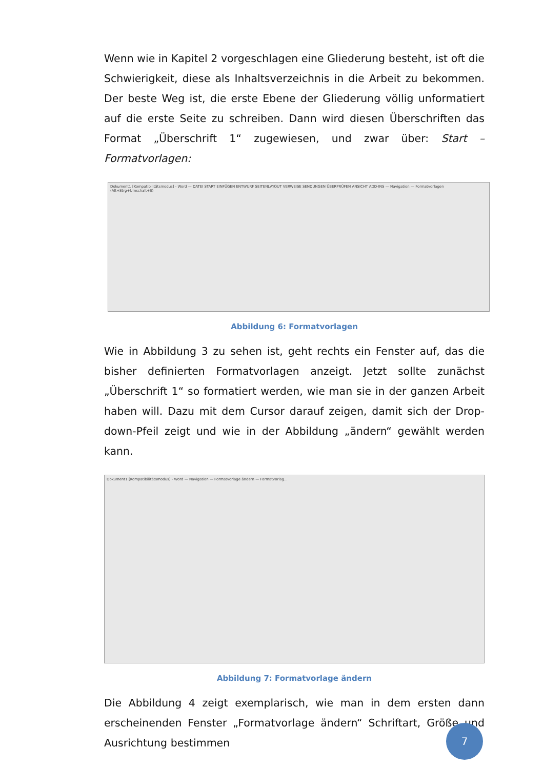Wenn wie in Kapitel 2 vorgeschlagen eine Gliederung besteht, ist oft die Schwierigkeit, diese als Inhaltsverzeichnis in die Arbeit zu bekommen. Der beste Weg ist, die erste Ebene der Gliederung völlig unformatiert auf die erste Seite zu schreiben. Dann wird diesen Überschriften das Format „Überschrift 1“ zugewiesen, und zwar über: Start – Formatvorlagen:
Dokument1 [Kompatibilitätsmodus] - Word — DATEI START EINFÜGEN ENTWURF SEITENLAYOUT VERWEISE SENDUNGEN ÜBERPRÜFEN ANSICHT ADD-INS — Navigation — Formatvorlagen (Alt+Strg+Umschalt+S)
Abbildung 6: Formatvorlagen
Wie in Abbildung 3 zu sehen ist, geht rechts ein Fenster auf, das die bisher definierten Formatvorlagen anzeigt. Jetzt sollte zunächst „Überschrift 1“ so formatiert werden, wie man sie in der ganzen Arbeit haben will. Dazu mit dem Cursor darauf zeigen, damit sich der Drop-down-Pfeil zeigt und wie in der Abbildung „ändern“ gewählt werden kann.
Dokument1 [Kompatibilitätsmodus] - Word — Navigation — Formatvorlage ändern — Formatvorlag...
Abbildung 7: Formatvorlage ändern
Die Abbildung 4 zeigt exemplarisch, wie man in dem ersten dann erscheinenden Fenster „Formatvorlage ändern“ Schriftart, Größe und Ausrichtung bestimmen
7